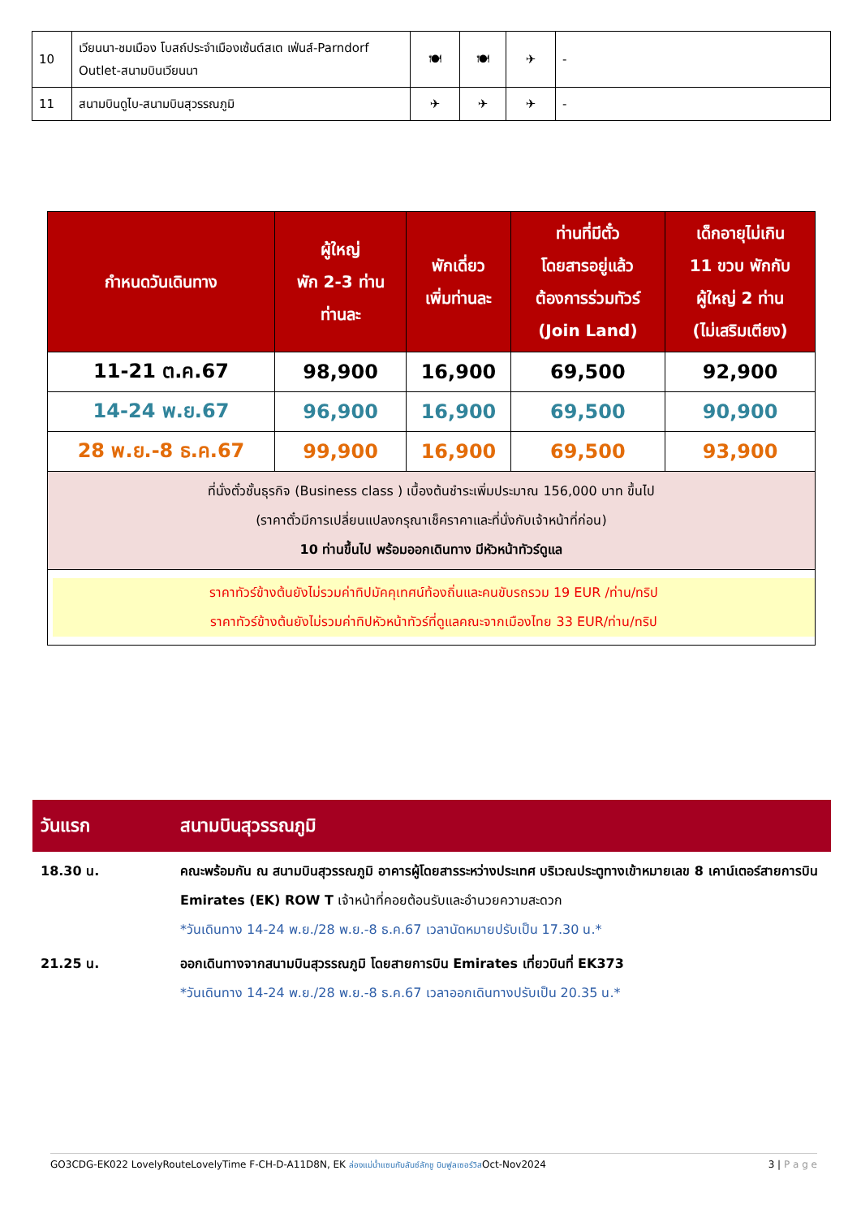| 10 | เวียนนา-ชมเมือง โบสถ์ประจำเมืองเซ้นต์สเต เฟ่นส์-Parndorf Outlet-สนามบินเวียนนา | 🍽 | 🍽 | ✈ | - |
| 11 | สนามบินดูไบ-สนามบินสุวรรณภูมิ | ✈ | ✈ | ✈ | - |
| กำหนดวันเดินทาง | ผู้ใหญ่ พัก 2-3 ท่าน ท่านละ | พักเดี่ยว เพิ่มท่านละ | ท่านที่มีตั๋ว โดยสารอยู่แล้ว ต้องการร่วมทัวร์ (Join Land) | เด็กอายุไม่เกิน 11 ขวบ พักกับ ผู้ใหญ่ 2 ท่าน (ไม่เสริมเตียง) |
| --- | --- | --- | --- | --- |
| 11-21 ต.ค.67 | 98,900 | 16,900 | 69,500 | 92,900 |
| 14-24 พ.ย.67 | 96,900 | 16,900 | 69,500 | 90,900 |
| 28 พ.ย.-8 ธ.ค.67 | 99,900 | 16,900 | 69,500 | 93,900 |
| ที่นั่งตั๋วชั้นธุรกิจ (Business class ) เบื้องต้นชำระเพิ่มประมาณ 156,000 บาท ขึ้นไป (ราคาตั๋วมีการเปลี่ยนแปลงกรุณาเช็คราคาและที่นั่งกับเจ้าหน้าที่ก่อน) 10 ท่านขึ้นไป พร้อมออกเดินทาง มีหัวหน้าทัวร์ดูแล | | | | |
| ราคาทัวร์ข้างต้นยังไม่รวมค่าทิปมัคคุเทศน์ท้องถิ่นและคนขับรถรวม 19 EUR /ท่าน/ทริป ราคาทัวร์ข้างต้นยังไม่รวมค่าทิปหัวหน้าทัวร์ที่ดูแลคณะจากเมืองไทย 33 EUR/ท่าน/ทริป | | | | |
วันแรก สนามบินสุวรรณภูมิ
18.30 น. คณะพร้อมกัน ณ สนามบินสุวรรณภูมิ อาคารผู้โดยสารระหว่างประเทศ บริเวณประตูทางเข้าหมายเลข 8 เคาน์เตอร์สายการบิน Emirates (EK) ROW T เจ้าหน้าที่คอยต้อนรับและอำนวยความสะดวก
*วันเดินทาง 14-24 พ.ย./28 พ.ย.-8 ธ.ค.67 เวลานัดหมายปรับเป็น 17.30 น.*
21.25 น. ออกเดินทางจากสนามบินสุวรรณภูมิ โดยสายการบิน Emirates เที่ยวบินที่ EK373
*วันเดินทาง 14-24 พ.ย./28 พ.ย.-8 ธ.ค.67 เวลาออกเดินทางปรับเป็น 20.35 น.*
GO3CDG-EK022 LovelyRouteLovelyTime F-CH-D-A11D8N, EK ล่องแม่น้ำแซนกับลันซ์ลักชู บินฟูลเซอร์วิสOct-Nov2024 3 | P a g e